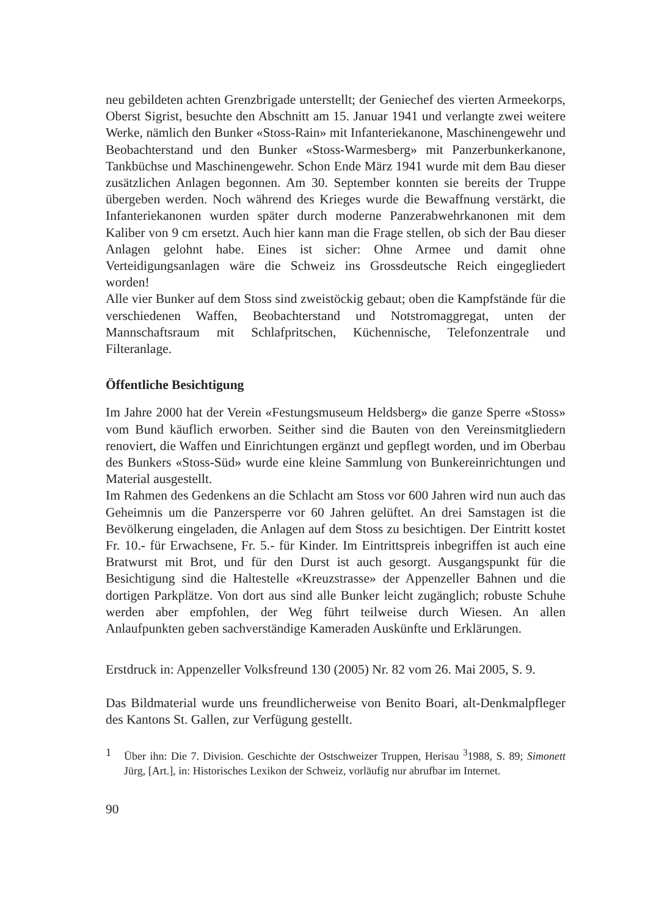neu gebildeten achten Grenzbrigade unterstellt; der Geniechef des vierten Armeekorps, Oberst Sigrist, besuchte den Abschnitt am 15. Januar 1941 und verlangte zwei weitere Werke, nämlich den Bunker «Stoss-Rain» mit Infanteriekanone, Maschinengewehr und Beobachterstand und den Bunker «Stoss-Warmesberg» mit Panzerbunkerkanone, Tankbüchse und Maschinengewehr. Schon Ende März 1941 wurde mit dem Bau dieser zusätzlichen Anlagen begonnen. Am 30. September konnten sie bereits der Truppe übergeben werden. Noch während des Krieges wurde die Bewaffnung verstärkt, die Infanteriekanonen wurden später durch moderne Panzerabwehrkanonen mit dem Kaliber von 9 cm ersetzt. Auch hier kann man die Frage stellen, ob sich der Bau dieser Anlagen gelohnt habe. Eines ist sicher: Ohne Armee und damit ohne Verteidigungsanlagen wäre die Schweiz ins Grossdeutsche Reich eingegliedert worden!
Alle vier Bunker auf dem Stoss sind zweistöckig gebaut; oben die Kampfstände für die verschiedenen Waffen, Beobachterstand und Notstromaggregat, unten der Mannschaftsraum mit Schlafpritschen, Küchennische, Telefonzentrale und Filteranlage.
Öffentliche Besichtigung
Im Jahre 2000 hat der Verein «Festungsmuseum Heldsberg» die ganze Sperre «Stoss» vom Bund käuflich erworben. Seither sind die Bauten von den Vereinsmitgliedern renoviert, die Waffen und Einrichtungen ergänzt und gepflegt worden, und im Oberbau des Bunkers «Stoss-Süd» wurde eine kleine Sammlung von Bunkereinrichtungen und Material ausgestellt.
Im Rahmen des Gedenkens an die Schlacht am Stoss vor 600 Jahren wird nun auch das Geheimnis um die Panzersperre vor 60 Jahren gelüftet. An drei Samstagen ist die Bevölkerung eingeladen, die Anlagen auf dem Stoss zu besichtigen. Der Eintritt kostet Fr. 10.- für Erwachsene, Fr. 5.- für Kinder. Im Eintrittspreis inbegriffen ist auch eine Bratwurst mit Brot, und für den Durst ist auch gesorgt. Ausgangspunkt für die Besichtigung sind die Haltestelle «Kreuzstrasse» der Appenzeller Bahnen und die dortigen Parkplätze. Von dort aus sind alle Bunker leicht zugänglich; robuste Schuhe werden aber empfohlen, der Weg führt teilweise durch Wiesen. An allen Anlaufpunkten geben sachverständige Kameraden Auskünfte und Erklärungen.
Erstdruck in: Appenzeller Volksfreund 130 (2005) Nr. 82 vom 26. Mai 2005, S. 9.
Das Bildmaterial wurde uns freundlicherweise von Benito Boari, alt-Denkmalpfleger des Kantons St. Gallen, zur Verfügung gestellt.
1 Über ihn: Die 7. Division. Geschichte der Ostschweizer Truppen, Herisau <sup>3</sup>1988, S. 89; Simonett Jürg, [Art.], in: Historisches Lexikon der Schweiz, vorläufig nur abrufbar im Internet.
90